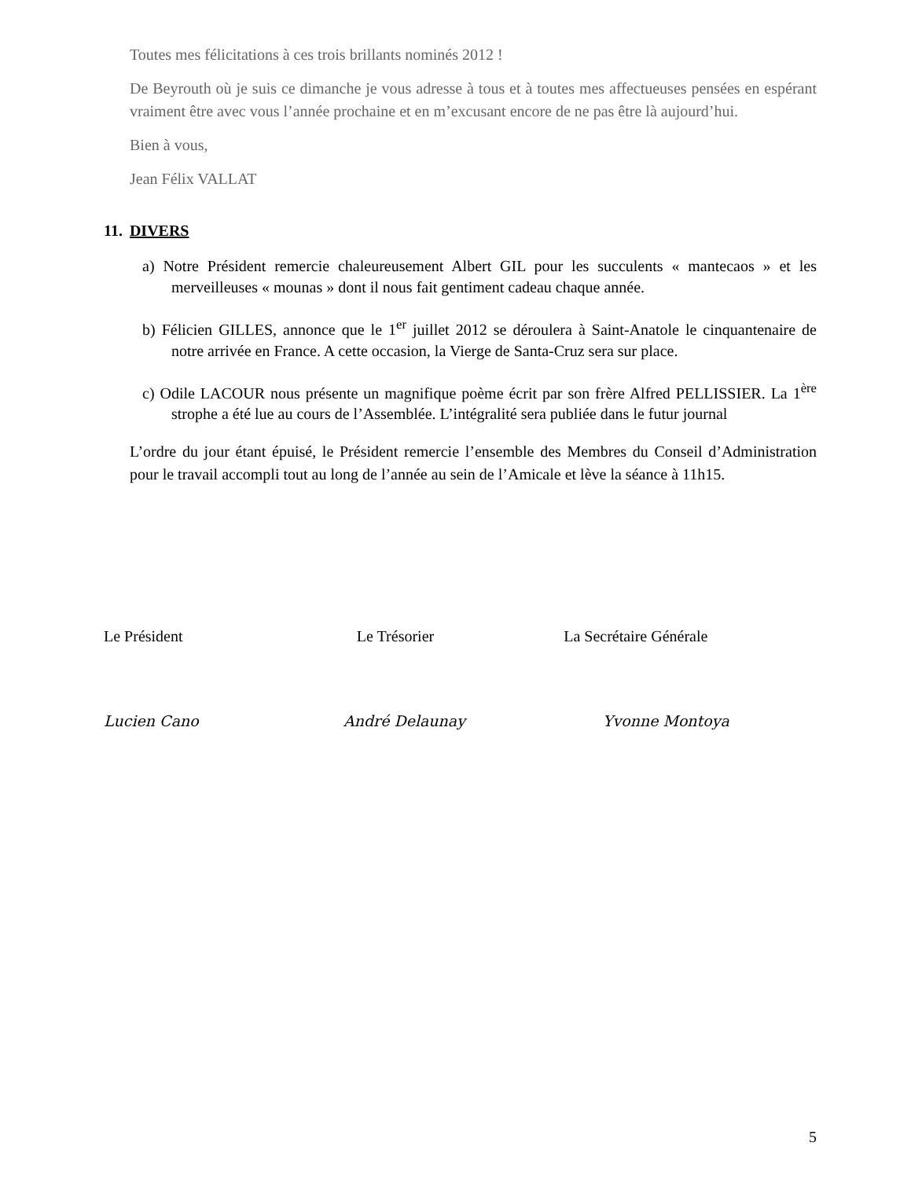Toutes mes félicitations à ces trois brillants nominés 2012 !
De Beyrouth où je suis ce dimanche je vous adresse à tous et à toutes mes affectueuses pensées en espérant vraiment être avec vous l’année prochaine et en m’excusant encore de ne pas être là aujourd’hui.
Bien à vous,
Jean Félix VALLAT
11. DIVERS
a) Notre Président remercie chaleureusement Albert GIL pour les succulents « mantecaos » et les merveilleuses « mounas » dont il nous fait gentiment cadeau chaque année.
b) Félicien GILLES, annonce que le 1<sup>er</sup> juillet 2012 se déroulera à Saint-Anatole le cinquantenaire de notre arrivée en France. A cette occasion, la Vierge de Santa-Cruz sera sur place.
c) Odile LACOUR nous présente un magnifique poème écrit par son frère Alfred PELLISSIER. La 1<sup>ère</sup> strophe a été lue au cours de l’Assemblée. L’intégralité sera publiée dans le futur journal
L’ordre du jour étant épuisé, le Président remercie l’ensemble des Membres du Conseil d’Administration pour le travail accompli tout au long de l’année au sein de l’Amicale et lève la séance à 11h15.
Le Président Le Trésorier La Secrétaire Générale
Lucien Cano André Delaunay Yvonne Montoya
5